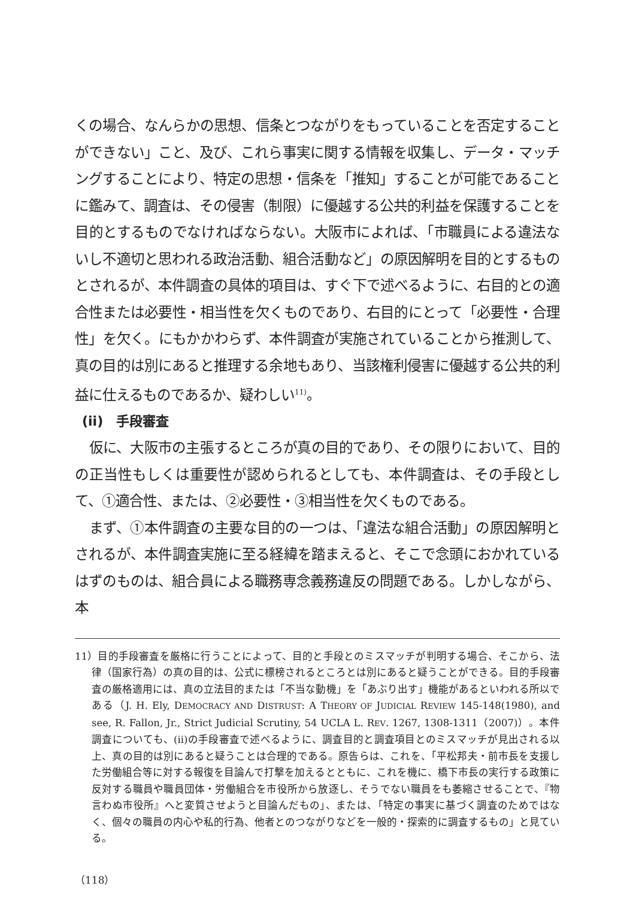くの場合、なんらかの思想、信条とつながりをもっていることを否定することができない」こと、及び、これら事実に関する情報を収集し、データ・マッチングすることにより、特定の思想・信条を「推知」することが可能であることに鑑みて、調査は、その侵害（制限）に優越する公共的利益を保護することを目的とするものでなければならない。大阪市によれば、「市職員による違法ないし不適切と思われる政治活動、組合活動など」の原因解明を目的とするものとされるが、本件調査の具体的項目は、すぐ下で述べるように、右目的との適合性または必要性・相当性を欠くものであり、右目的にとって「必要性・合理性」を欠く。にもかかわらず、本件調査が実施されていることから推測して、真の目的は別にあると推理する余地もあり、当該権利侵害に優越する公共的利益に仕えるものであるか、疑わしい<sup>11)</sup>。
(ii)　手段審査
仮に、大阪市の主張するところが真の目的であり、その限りにおいて、目的の正当性もしくは重要性が認められるとしても、本件調査は、その手段として、①適合性、または、②必要性・③相当性を欠くものである。
まず、①本件調査の主要な目的の一つは、「違法な組合活動」の原因解明とされるが、本件調査実施に至る経緯を踏まえると、そこで念頭におかれているはずのものは、組合員による職務専念義務違反の問題である。しかしながら、本
11）目的手段審査を厳格に行うことによって、目的と手段とのミスマッチが判明する場合、そこから、法律（国家行為）の真の目的は、公式に標榜されるところとは別にあると疑うことができる。目的手段審査の厳格適用には、真の立法目的または「不当な動機」を「あぶり出す」機能があるといわれる所以である（J. H. Ely, DEMOCRACY AND DISTRUST: A THEORY OF JUDICIAL REVIEW 145-148(1980), and see, R. Fallon, Jr., Strict Judicial Scrutiny, 54 UCLA L. REV. 1267, 1308-1311（2007)）。本件調査についても、(ii)の手段審査で述べるように、調査目的と調査項目とのミスマッチが見出される以上、真の目的は別にあると疑うことは合理的である。原告らは、これを、「平松邦夫・前市長を支援した労働組合等に対する報復を目論んで打撃を加えるとともに、これを機に、橋下市長の実行する政策に反対する職員や職員団体・労働組合を市役所から放逐し、そうでない職員をも萎縮させることで、『物言わぬ市役所』へと変質させようと目論んだもの」、または、「特定の事実に基づく調査のためではなく、個々の職員の内心や私的行為、他者とのつながりなどを一般的・探索的に調査するもの」と見ている。
（118）